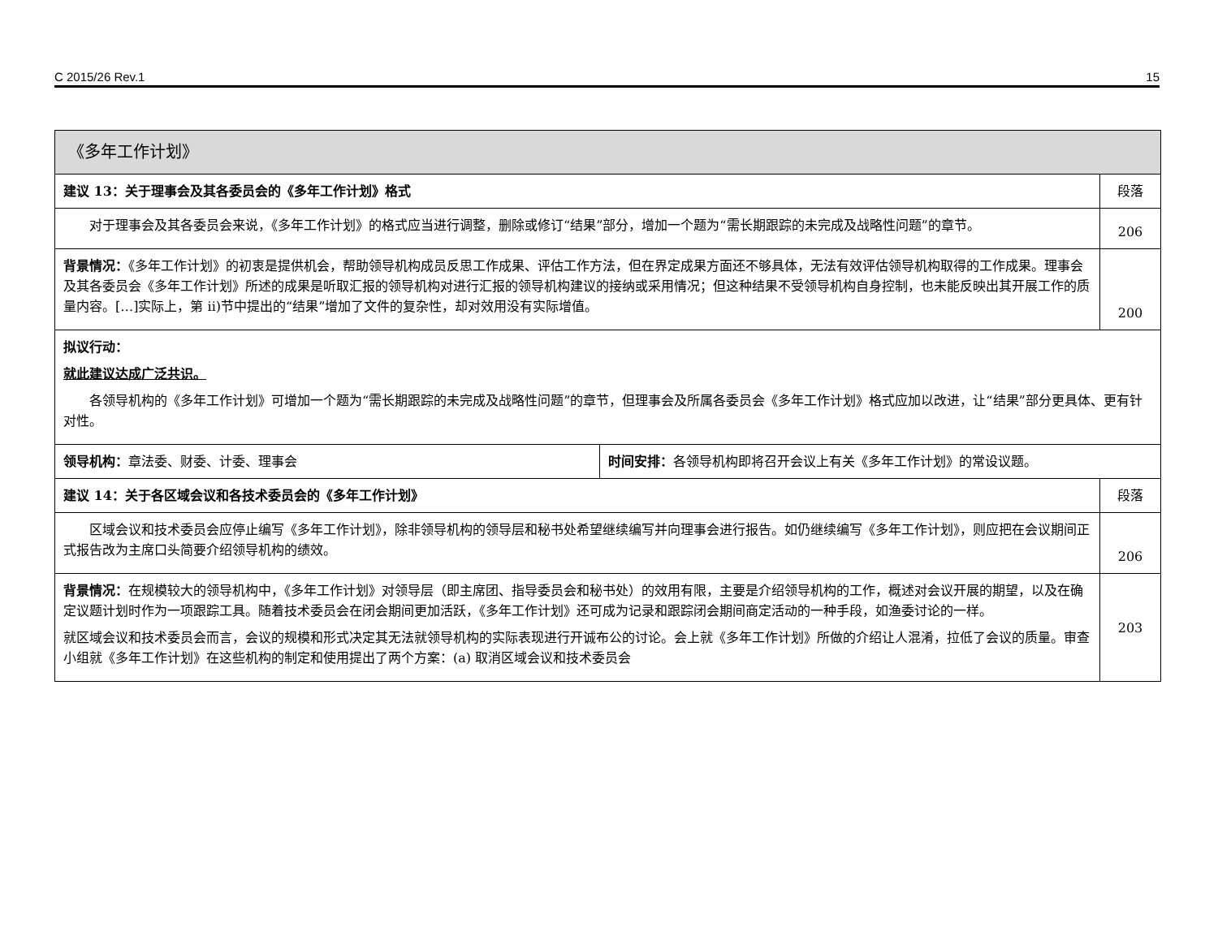C 2015/26 Rev.1 15
| 《多年工作计划》 | | |
| 建议 13：关于理事会及其各委员会的《多年工作计划》格式 | | 段落 |
| 对于理事会及其各委员会来说，《多年工作计划》的格式应当进行调整，删除或修订“结果”部分，增加一个题为“需长期跟踪的未完成及战略性问题”的章节。 | | 206 |
| 背景情况： 《多年工作计划》的初衷是提供机会，帮助领导机构成员反思工作成果、评估工作方法，但在界定成果方面还不够具体，无法有效评估领导机构取得的工作成果。理事会及其各委员会《多年工作计划》所述的成果是听取汇报的领导机构对进行汇报的领导机构建议的接纳或采用情况；但这种结果不受领导机构自身控制，也未能反映出其开展工作的质量内容。[…]实际上，第 ii)节中提出的“结果”增加了文件的复杂性，却对效用没有实际增值。 | | 200 |
| 拟议行动： 就此建议达成广泛共识。 各领导机构的《多年工作计划》可增加一个题为“需长期跟踪的未完成及战略性问题”的章节，但理事会及所属各委员会《多年工作计划》格式应加以改进，让“结果”部分更具体、更有针对性。 | | |
| 领导机构： 章法委、财委、计委、理事会 | 时间安排： 各领导机构即将召开会议上有关《多年工作计划》的常设议题。 | |
| 建议 14：关于各区域会议和各技术委员会的《多年工作计划》 | | 段落 |
| 区域会议和技术委员会应停止编写《多年工作计划》，除非领导机构的领导层和秘书处希望继续编写并向理事会进行报告。如仍继续编写《多年工作计划》，则应把在会议期间正式报告改为主席口头简要介绍领导机构的绩效。 | | 206 |
| 背景情况： 在规模较大的领导机构中，《多年工作计划》对领导层（即主席团、指导委员会和秘书处）的效用有限，主要是介绍领导机构的工作，概述对会议开展的期望，以及在确定议题计划时作为一项跟踪工具。随着技术委员会在闭会期间更加活跃，《多年工作计划》还可成为记录和跟踪闭会期间商定活动的一种手段，如渔委讨论的一样。 就区域会议和技术委员会而言，会议的规模和形式决定其无法就领导机构的实际表现进行开诚布公的讨论。会上就《多年工作计划》所做的介绍让人混淆，拉低了会议的质量。审查小组就《多年工作计划》在这些机构的制定和使用提出了两个方案：(a) 取消区域会议和技术委员会 | | 203 |